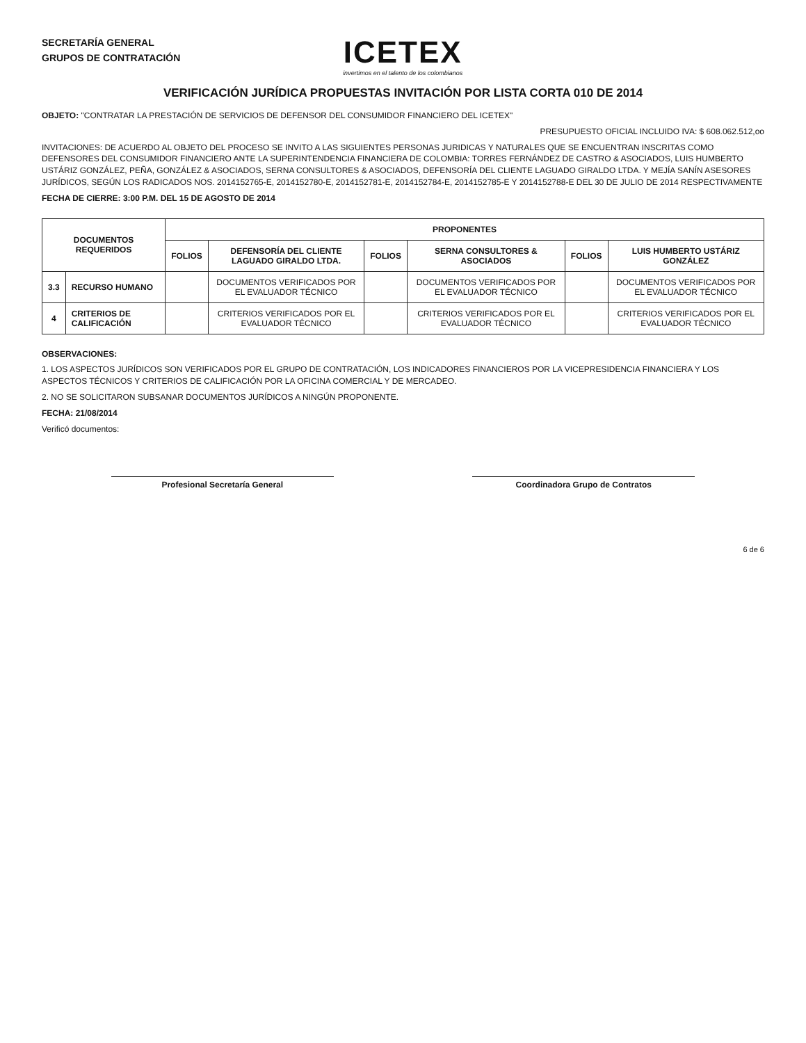SECRETARÍA GENERAL
GRUPOS DE CONTRATACIÓN
ICETEX
invertimos en el talento de los colombianos
VERIFICACIÓN JURÍDICA PROPUESTAS INVITACIÓN POR LISTA CORTA 010 DE 2014
OBJETO: "CONTRATAR LA PRESTACIÓN DE SERVICIOS DE DEFENSOR DEL CONSUMIDOR FINANCIERO DEL ICETEX"
PRESUPUESTO OFICIAL INCLUIDO IVA: $ 608.062.512,oo
INVITACIONES: DE ACUERDO AL OBJETO DEL PROCESO SE INVITO A LAS SIGUIENTES PERSONAS JURIDICAS Y NATURALES QUE SE ENCUENTRAN INSCRITAS COMO DEFENSORES DEL CONSUMIDOR FINANCIERO ANTE LA SUPERINTENDENCIA FINANCIERA DE COLOMBIA: TORRES FERNÁNDEZ DE CASTRO & ASOCIADOS, LUIS HUMBERTO USTÁRIZ GONZÁLEZ, PEÑA, GONZÁLEZ & ASOCIADOS, SERNA CONSULTORES & ASOCIADOS, DEFENSORÍA DEL CLIENTE LAGUADO GIRALDO LTDA. Y MEJÍA SANÍN ASESORES JURÍDICOS, SEGÚN LOS RADICADOS NOS. 2014152765-E, 2014152780-E, 2014152781-E, 2014152784-E, 2014152785-E Y 2014152788-E DEL 30 DE JULIO DE 2014 RESPECTIVAMENTE
FECHA DE CIERRE: 3:00 P.M. DEL 15 DE AGOSTO DE 2014
| DOCUMENTOS REQUERIDOS | | PROPONENTES | | | | | |
| --- | --- | --- | --- | --- | --- | --- | --- |
| | | FOLIOS | DEFENSORÍA DEL CLIENTE LAGUADO GIRALDO LTDA. | FOLIOS | SERNA CONSULTORES & ASOCIADOS | FOLIOS | LUIS HUMBERTO USTÁRIZ GONZÁLEZ |
| 3.3 | RECURSO HUMANO | | DOCUMENTOS VERIFICADOS POR EL EVALUADOR TÉCNICO | | DOCUMENTOS VERIFICADOS POR EL EVALUADOR TÉCNICO | | DOCUMENTOS VERIFICADOS POR EL EVALUADOR TÉCNICO |
| 4 | CRITERIOS DE CALIFICACIÓN | | CRITERIOS VERIFICADOS POR EL EVALUADOR TÉCNICO | | CRITERIOS VERIFICADOS POR EL EVALUADOR TÉCNICO | | CRITERIOS VERIFICADOS POR EL EVALUADOR TÉCNICO |
OBSERVACIONES:
1. LOS ASPECTOS JURÍDICOS SON VERIFICADOS POR EL GRUPO DE CONTRATACIÓN, LOS INDICADORES FINANCIEROS POR LA VICEPRESIDENCIA FINANCIERA Y LOS ASPECTOS TÉCNICOS Y CRITERIOS DE CALIFICACIÓN POR LA OFICINA COMERCIAL Y DE MERCADEO.
2. NO SE SOLICITARON SUBSANAR DOCUMENTOS JURÍDICOS A NINGÚN PROPONENTE.
FECHA: 21/08/2014
Verificó documentos:
Profesional Secretaría General Coordinadora Grupo de Contratos
6 de 6